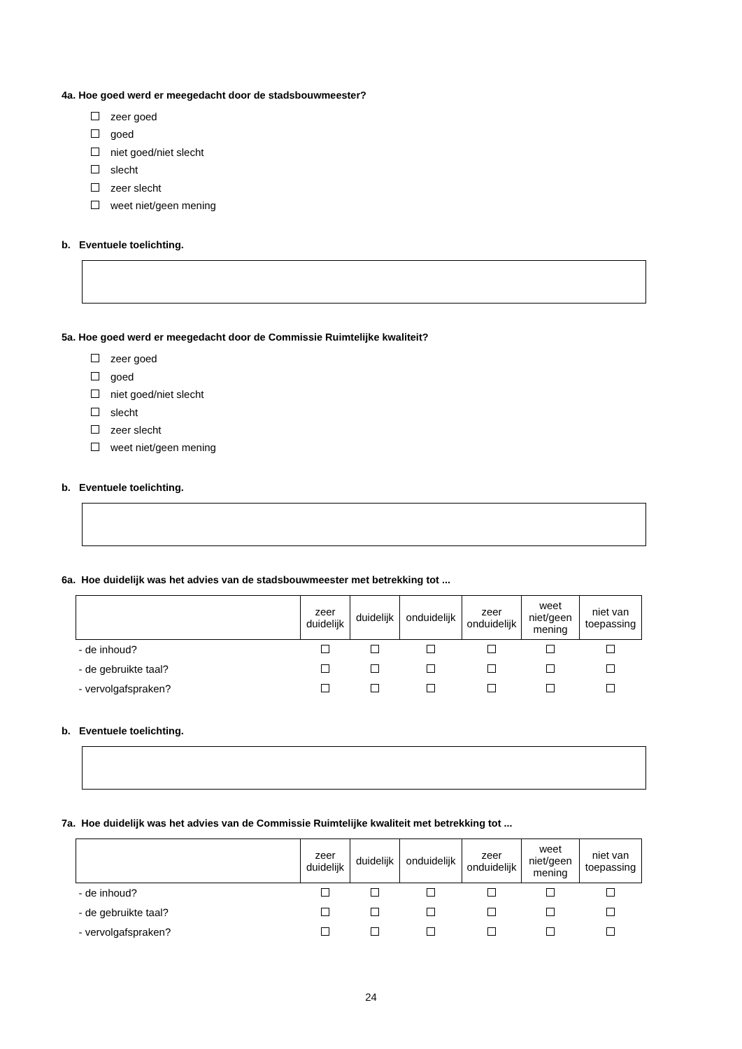4a. Hoe goed werd er meegedacht door de stadsbouwmeester?
zeer goed
goed
niet goed/niet slecht
slecht
zeer slecht
weet niet/geen mening
b. Eventuele toelichting.
5a. Hoe goed werd er meegedacht door de Commissie Ruimtelijke kwaliteit?
zeer goed
goed
niet goed/niet slecht
slecht
zeer slecht
weet niet/geen mening
b. Eventuele toelichting.
6a. Hoe duidelijk was het advies van de stadsbouwmeester met betrekking tot ...
| | zeer duidelijk | duidelijk | onduidelijk | zeer onduidelijk | weet niet/geen mening | niet van toepassing |
| --- | --- | --- | --- | --- | --- | --- |
| - de inhoud? | | | | | | |
| - de gebruikte taal? | | | | | | |
| - vervolgafspraken? | | | | | | |
b. Eventuele toelichting.
7a. Hoe duidelijk was het advies van de Commissie Ruimtelijke kwaliteit met betrekking tot ...
| | zeer duidelijk | duidelijk | onduidelijk | zeer onduidelijk | weet niet/geen mening | niet van toepassing |
| --- | --- | --- | --- | --- | --- | --- |
| - de inhoud? | | | | | | |
| - de gebruikte taal? | | | | | | |
| - vervolgafspraken? | | | | | | |
24